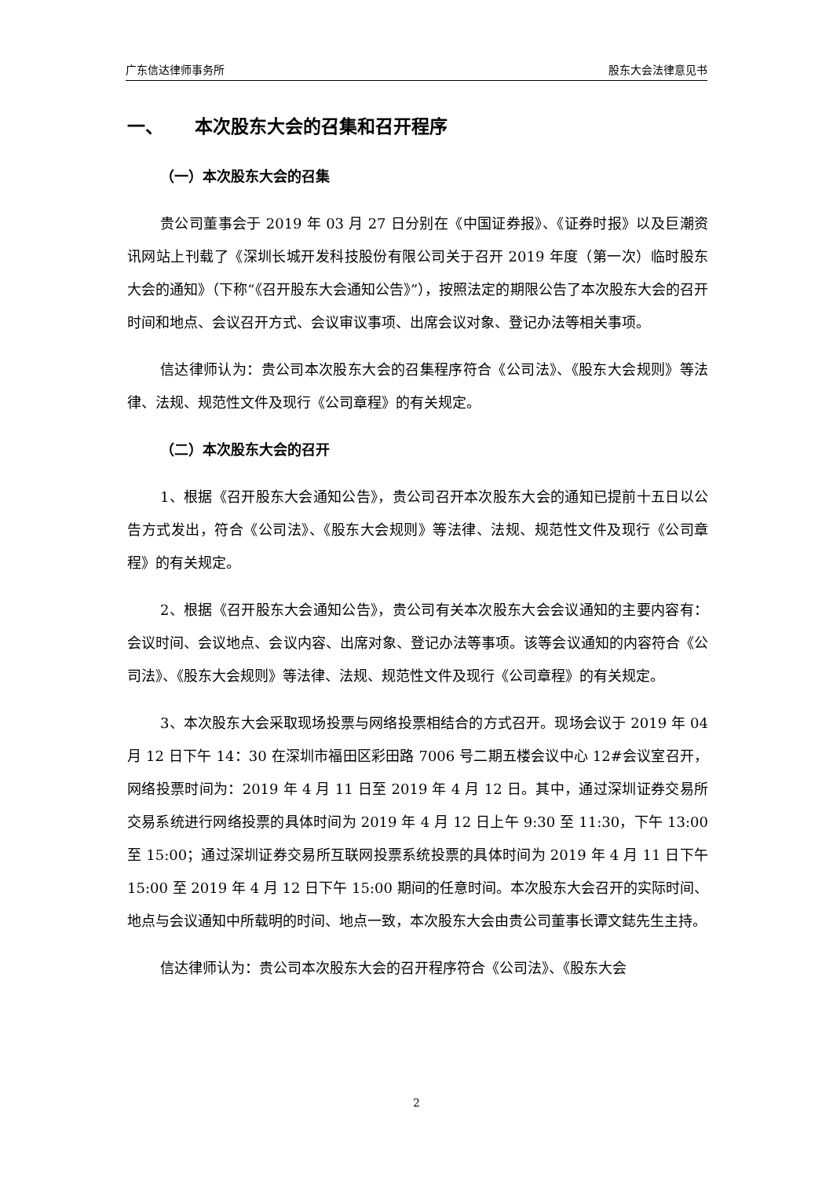广东信达律师事务所 股东大会法律意见书
一、 本次股东大会的召集和召开程序
（一）本次股东大会的召集
贵公司董事会于 2019 年 03 月 27 日分别在《中国证券报》、《证券时报》以及巨潮资讯网站上刊载了《深圳长城开发科技股份有限公司关于召开 2019 年度（第一次）临时股东大会的通知》（下称“《召开股东大会通知公告》”），按照法定的期限公告了本次股东大会的召开时间和地点、会议召开方式、会议审议事项、出席会议对象、登记办法等相关事项。
信达律师认为：贵公司本次股东大会的召集程序符合《公司法》、《股东大会规则》等法律、法规、规范性文件及现行《公司章程》的有关规定。
（二）本次股东大会的召开
1、根据《召开股东大会通知公告》，贵公司召开本次股东大会的通知已提前十五日以公告方式发出，符合《公司法》、《股东大会规则》等法律、法规、规范性文件及现行《公司章程》的有关规定。
2、根据《召开股东大会通知公告》，贵公司有关本次股东大会会议通知的主要内容有：会议时间、会议地点、会议内容、出席对象、登记办法等事项。该等会议通知的内容符合《公司法》、《股东大会规则》等法律、法规、规范性文件及现行《公司章程》的有关规定。
3、本次股东大会采取现场投票与网络投票相结合的方式召开。现场会议于 2019 年 04 月 12 日下午 14：30 在深圳市福田区彩田路 7006 号二期五楼会议中心 12#会议室召开，网络投票时间为：2019 年 4 月 11 日至 2019 年 4 月 12 日。其中，通过深圳证券交易所交易系统进行网络投票的具体时间为 2019 年 4 月 12 日上午 9:30 至 11:30，下午 13:00 至 15:00；通过深圳证券交易所互联网投票系统投票的具体时间为 2019 年 4 月 11 日下午 15:00 至 2019 年 4 月 12 日下午 15:00 期间的任意时间。本次股东大会召开的实际时间、地点与会议通知中所载明的时间、地点一致，本次股东大会由贵公司董事长谭文鋕先生主持。
信达律师认为：贵公司本次股东大会的召开程序符合《公司法》、《股东大会
2